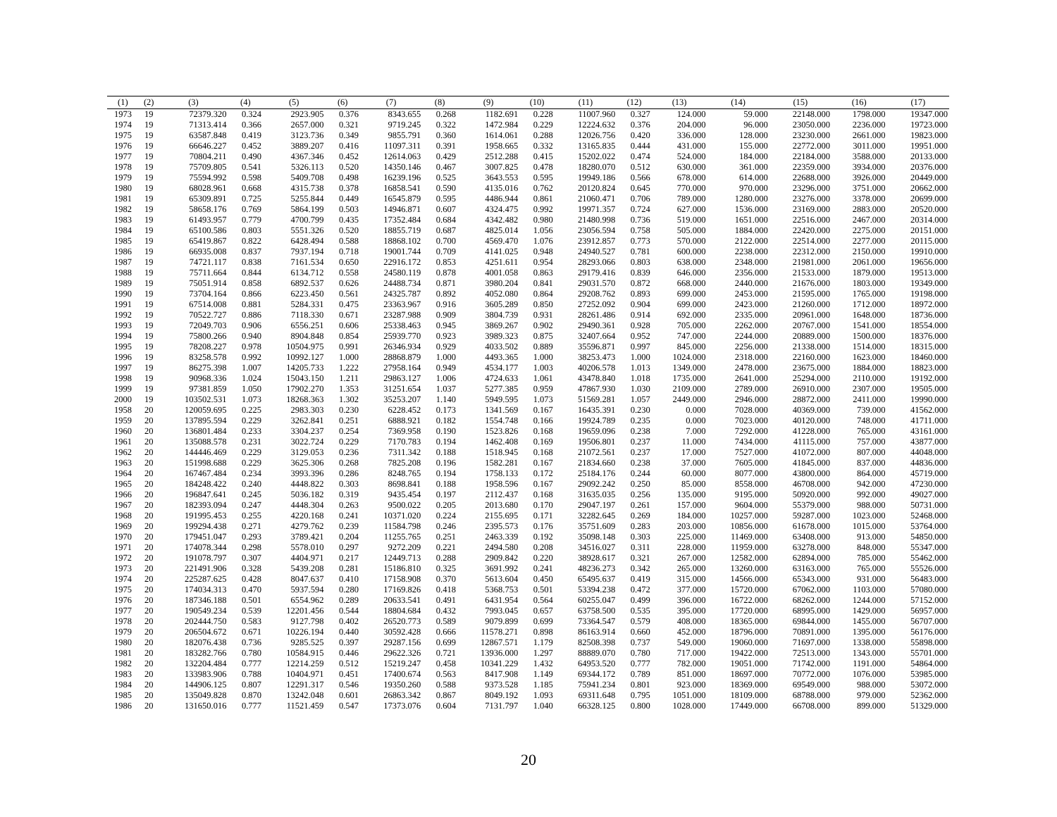| (1) | (2) | (3) | (4) | (5) | (6) | (7) | (8) | (9) | (10) | (11) | (12) | (13) | (14) | (15) | (16) | (17) |
| --- | --- | --- | --- | --- | --- | --- | --- | --- | --- | --- | --- | --- | --- | --- | --- | --- |
| 1973 | 19 | 72379.320 | 0.324 | 2923.905 | 0.376 | 8343.655 | 0.268 | 1182.691 | 0.228 | 11007.960 | 0.327 | 124.000 | 59.000 | 22148.000 | 1798.000 | 19347.000 |
| 1974 | 19 | 71313.414 | 0.366 | 2657.000 | 0.321 | 9719.245 | 0.322 | 1472.984 | 0.229 | 12224.632 | 0.376 | 204.000 | 96.000 | 23050.000 | 2236.000 | 19723.000 |
| 1975 | 19 | 63587.848 | 0.419 | 3123.736 | 0.349 | 9855.791 | 0.360 | 1614.061 | 0.288 | 12026.756 | 0.420 | 336.000 | 128.000 | 23230.000 | 2661.000 | 19823.000 |
| 1976 | 19 | 66646.227 | 0.452 | 3889.207 | 0.416 | 11097.311 | 0.391 | 1958.665 | 0.332 | 13165.835 | 0.444 | 431.000 | 155.000 | 22772.000 | 3011.000 | 19951.000 |
| 1977 | 19 | 70804.211 | 0.490 | 4367.346 | 0.452 | 12614.063 | 0.429 | 2512.288 | 0.415 | 15202.022 | 0.474 | 524.000 | 184.000 | 22184.000 | 3588.000 | 20133.000 |
| 1978 | 19 | 75709.805 | 0.541 | 5326.113 | 0.520 | 14350.146 | 0.467 | 3007.825 | 0.478 | 18280.070 | 0.512 | 630.000 | 361.000 | 22359.000 | 3934.000 | 20376.000 |
| 1979 | 19 | 75594.992 | 0.598 | 5409.708 | 0.498 | 16239.196 | 0.525 | 3643.553 | 0.595 | 19949.186 | 0.566 | 678.000 | 614.000 | 22688.000 | 3926.000 | 20449.000 |
| 1980 | 19 | 68028.961 | 0.668 | 4315.738 | 0.378 | 16858.541 | 0.590 | 4135.016 | 0.762 | 20120.824 | 0.645 | 770.000 | 970.000 | 23296.000 | 3751.000 | 20662.000 |
| 1981 | 19 | 65309.891 | 0.725 | 5255.844 | 0.449 | 16545.879 | 0.595 | 4486.944 | 0.861 | 21060.471 | 0.706 | 789.000 | 1280.000 | 23276.000 | 3378.000 | 20699.000 |
| 1982 | 19 | 58658.176 | 0.769 | 5864.199 | 0.503 | 14946.871 | 0.607 | 4324.475 | 0.992 | 19971.357 | 0.724 | 627.000 | 1536.000 | 23169.000 | 2883.000 | 20520.000 |
| 1983 | 19 | 61493.957 | 0.779 | 4700.799 | 0.435 | 17352.484 | 0.684 | 4342.482 | 0.980 | 21480.998 | 0.736 | 519.000 | 1651.000 | 22516.000 | 2467.000 | 20314.000 |
| 1984 | 19 | 65100.586 | 0.803 | 5551.326 | 0.520 | 18855.719 | 0.687 | 4825.014 | 1.056 | 23056.594 | 0.758 | 505.000 | 1884.000 | 22420.000 | 2275.000 | 20151.000 |
| 1985 | 19 | 65419.867 | 0.822 | 6428.494 | 0.588 | 18868.102 | 0.700 | 4569.470 | 1.076 | 23912.857 | 0.773 | 570.000 | 2122.000 | 22514.000 | 2277.000 | 20115.000 |
| 1986 | 19 | 66935.008 | 0.837 | 7937.194 | 0.718 | 19001.744 | 0.709 | 4141.025 | 0.948 | 24940.527 | 0.781 | 600.000 | 2238.000 | 22312.000 | 2150.000 | 19910.000 |
| 1987 | 19 | 74721.117 | 0.838 | 7161.534 | 0.650 | 22916.172 | 0.853 | 4251.611 | 0.954 | 28293.066 | 0.803 | 638.000 | 2348.000 | 21981.000 | 2061.000 | 19656.000 |
| 1988 | 19 | 75711.664 | 0.844 | 6134.712 | 0.558 | 24580.119 | 0.878 | 4001.058 | 0.863 | 29179.416 | 0.839 | 646.000 | 2356.000 | 21533.000 | 1879.000 | 19513.000 |
| 1989 | 19 | 75051.914 | 0.858 | 6892.537 | 0.626 | 24488.734 | 0.871 | 3980.204 | 0.841 | 29031.570 | 0.872 | 668.000 | 2440.000 | 21676.000 | 1803.000 | 19349.000 |
| 1990 | 19 | 73704.164 | 0.866 | 6223.450 | 0.561 | 24325.787 | 0.892 | 4052.080 | 0.864 | 29208.762 | 0.893 | 699.000 | 2453.000 | 21595.000 | 1765.000 | 19198.000 |
| 1991 | 19 | 67514.008 | 0.881 | 5284.331 | 0.475 | 23363.967 | 0.916 | 3605.289 | 0.850 | 27252.092 | 0.904 | 699.000 | 2423.000 | 21260.000 | 1712.000 | 18972.000 |
| 1992 | 19 | 70522.727 | 0.886 | 7118.330 | 0.671 | 23287.988 | 0.909 | 3804.739 | 0.931 | 28261.486 | 0.914 | 692.000 | 2335.000 | 20961.000 | 1648.000 | 18736.000 |
| 1993 | 19 | 72049.703 | 0.906 | 6556.251 | 0.606 | 25338.463 | 0.945 | 3869.267 | 0.902 | 29490.361 | 0.928 | 705.000 | 2262.000 | 20767.000 | 1541.000 | 18554.000 |
| 1994 | 19 | 75800.266 | 0.940 | 8904.848 | 0.854 | 25939.770 | 0.923 | 3989.323 | 0.875 | 32407.664 | 0.952 | 747.000 | 2244.000 | 20889.000 | 1500.000 | 18376.000 |
| 1995 | 19 | 78208.227 | 0.978 | 10504.975 | 0.991 | 26346.934 | 0.929 | 4033.502 | 0.889 | 35596.871 | 0.997 | 845.000 | 2256.000 | 21338.000 | 1514.000 | 18315.000 |
| 1996 | 19 | 83258.578 | 0.992 | 10992.127 | 1.000 | 28868.879 | 1.000 | 4493.365 | 1.000 | 38253.473 | 1.000 | 1024.000 | 2318.000 | 22160.000 | 1623.000 | 18460.000 |
| 1997 | 19 | 86275.398 | 1.007 | 14205.733 | 1.222 | 27958.164 | 0.949 | 4534.177 | 1.003 | 40206.578 | 1.013 | 1349.000 | 2478.000 | 23675.000 | 1884.000 | 18823.000 |
| 1998 | 19 | 90968.336 | 1.024 | 15043.150 | 1.211 | 29863.127 | 1.006 | 4724.633 | 1.061 | 43478.840 | 1.018 | 1735.000 | 2641.000 | 25294.000 | 2110.000 | 19192.000 |
| 1999 | 19 | 97381.859 | 1.050 | 17902.270 | 1.353 | 31251.654 | 1.037 | 5277.385 | 0.959 | 47867.930 | 1.030 | 2109.000 | 2789.000 | 26910.000 | 2307.000 | 19505.000 |
| 2000 | 19 | 103502.531 | 1.073 | 18268.363 | 1.302 | 35253.207 | 1.140 | 5949.595 | 1.073 | 51569.281 | 1.057 | 2449.000 | 2946.000 | 28872.000 | 2411.000 | 19990.000 |
| 1958 | 20 | 120059.695 | 0.225 | 2983.303 | 0.230 | 6228.452 | 0.173 | 1341.569 | 0.167 | 16435.391 | 0.230 | 0.000 | 7028.000 | 40369.000 | 739.000 | 41562.000 |
| 1959 | 20 | 137895.594 | 0.229 | 3262.841 | 0.251 | 6888.921 | 0.182 | 1554.748 | 0.166 | 19924.789 | 0.235 | 0.000 | 7023.000 | 40120.000 | 748.000 | 41711.000 |
| 1960 | 20 | 136801.484 | 0.233 | 3304.237 | 0.254 | 7369.958 | 0.190 | 1523.826 | 0.168 | 19659.096 | 0.238 | 7.000 | 7292.000 | 41228.000 | 765.000 | 43161.000 |
| 1961 | 20 | 135088.578 | 0.231 | 3022.724 | 0.229 | 7170.783 | 0.194 | 1462.408 | 0.169 | 19506.801 | 0.237 | 11.000 | 7434.000 | 41115.000 | 757.000 | 43877.000 |
| 1962 | 20 | 144446.469 | 0.229 | 3129.053 | 0.236 | 7311.342 | 0.188 | 1518.945 | 0.168 | 21072.561 | 0.237 | 17.000 | 7527.000 | 41072.000 | 807.000 | 44048.000 |
| 1963 | 20 | 151998.688 | 0.229 | 3625.306 | 0.268 | 7825.208 | 0.196 | 1582.281 | 0.167 | 21834.660 | 0.238 | 37.000 | 7605.000 | 41845.000 | 837.000 | 44836.000 |
| 1964 | 20 | 167467.484 | 0.234 | 3993.396 | 0.286 | 8248.765 | 0.194 | 1758.133 | 0.172 | 25184.176 | 0.244 | 60.000 | 8077.000 | 43800.000 | 864.000 | 45719.000 |
| 1965 | 20 | 184248.422 | 0.240 | 4448.822 | 0.303 | 8698.841 | 0.188 | 1958.596 | 0.167 | 29092.242 | 0.250 | 85.000 | 8558.000 | 46708.000 | 942.000 | 47230.000 |
| 1966 | 20 | 196847.641 | 0.245 | 5036.182 | 0.319 | 9435.454 | 0.197 | 2112.437 | 0.168 | 31635.035 | 0.256 | 135.000 | 9195.000 | 50920.000 | 992.000 | 49027.000 |
| 1967 | 20 | 182393.094 | 0.247 | 4448.304 | 0.263 | 9500.022 | 0.205 | 2013.680 | 0.170 | 29047.197 | 0.261 | 157.000 | 9604.000 | 55379.000 | 988.000 | 50731.000 |
| 1968 | 20 | 191995.453 | 0.255 | 4220.168 | 0.241 | 10371.020 | 0.224 | 2155.695 | 0.171 | 32282.645 | 0.269 | 184.000 | 10257.000 | 59287.000 | 1023.000 | 52468.000 |
| 1969 | 20 | 199294.438 | 0.271 | 4279.762 | 0.239 | 11584.798 | 0.246 | 2395.573 | 0.176 | 35751.609 | 0.283 | 203.000 | 10856.000 | 61678.000 | 1015.000 | 53764.000 |
| 1970 | 20 | 179451.047 | 0.293 | 3789.421 | 0.204 | 11255.765 | 0.251 | 2463.339 | 0.192 | 35098.148 | 0.303 | 225.000 | 11469.000 | 63408.000 | 913.000 | 54850.000 |
| 1971 | 20 | 174078.344 | 0.298 | 5578.010 | 0.297 | 9272.209 | 0.221 | 2494.580 | 0.208 | 34516.027 | 0.311 | 228.000 | 11959.000 | 63278.000 | 848.000 | 55347.000 |
| 1972 | 20 | 191078.797 | 0.307 | 4404.971 | 0.217 | 12449.713 | 0.288 | 2909.842 | 0.220 | 38928.617 | 0.321 | 267.000 | 12582.000 | 62894.000 | 785.000 | 55462.000 |
| 1973 | 20 | 221491.906 | 0.328 | 5439.208 | 0.281 | 15186.810 | 0.325 | 3691.992 | 0.241 | 48236.273 | 0.342 | 265.000 | 13260.000 | 63163.000 | 765.000 | 55526.000 |
| 1974 | 20 | 225287.625 | 0.428 | 8047.637 | 0.410 | 17158.908 | 0.370 | 5613.604 | 0.450 | 65495.637 | 0.419 | 315.000 | 14566.000 | 65343.000 | 931.000 | 56483.000 |
| 1975 | 20 | 174034.313 | 0.470 | 5937.594 | 0.280 | 17169.826 | 0.418 | 5368.753 | 0.501 | 53394.238 | 0.472 | 377.000 | 15720.000 | 67062.000 | 1103.000 | 57080.000 |
| 1976 | 20 | 187346.188 | 0.501 | 6554.962 | 0.289 | 20633.541 | 0.491 | 6431.954 | 0.564 | 60255.047 | 0.499 | 396.000 | 16722.000 | 68262.000 | 1244.000 | 57152.000 |
| 1977 | 20 | 190549.234 | 0.539 | 12201.456 | 0.544 | 18804.684 | 0.432 | 7993.045 | 0.657 | 63758.500 | 0.535 | 395.000 | 17720.000 | 68995.000 | 1429.000 | 56957.000 |
| 1978 | 20 | 202444.750 | 0.583 | 9127.798 | 0.402 | 26520.773 | 0.589 | 9079.899 | 0.699 | 73364.547 | 0.579 | 408.000 | 18365.000 | 69844.000 | 1455.000 | 56707.000 |
| 1979 | 20 | 206504.672 | 0.671 | 10226.194 | 0.440 | 30592.428 | 0.666 | 11578.271 | 0.898 | 86163.914 | 0.660 | 452.000 | 18796.000 | 70891.000 | 1395.000 | 56176.000 |
| 1980 | 20 | 182076.438 | 0.736 | 9285.525 | 0.397 | 29287.156 | 0.699 | 12867.571 | 1.179 | 82508.398 | 0.737 | 549.000 | 19060.000 | 71697.000 | 1338.000 | 55898.000 |
| 1981 | 20 | 183282.766 | 0.780 | 10584.915 | 0.446 | 29622.326 | 0.721 | 13936.000 | 1.297 | 88889.070 | 0.780 | 717.000 | 19422.000 | 72513.000 | 1343.000 | 55701.000 |
| 1982 | 20 | 132204.484 | 0.777 | 12214.259 | 0.512 | 15219.247 | 0.458 | 10341.229 | 1.432 | 64953.520 | 0.777 | 782.000 | 19051.000 | 71742.000 | 1191.000 | 54864.000 |
| 1983 | 20 | 133983.906 | 0.788 | 10404.971 | 0.451 | 17400.674 | 0.563 | 8417.908 | 1.149 | 69344.172 | 0.789 | 851.000 | 18697.000 | 70772.000 | 1076.000 | 53985.000 |
| 1984 | 20 | 144906.125 | 0.807 | 12291.317 | 0.546 | 19350.260 | 0.588 | 9373.528 | 1.185 | 75941.234 | 0.801 | 923.000 | 18369.000 | 69549.000 | 988.000 | 53072.000 |
| 1985 | 20 | 135049.828 | 0.870 | 13242.048 | 0.601 | 26863.342 | 0.867 | 8049.192 | 1.093 | 69311.648 | 0.795 | 1051.000 | 18109.000 | 68788.000 | 979.000 | 52362.000 |
| 1986 | 20 | 131650.016 | 0.777 | 11521.459 | 0.547 | 17373.076 | 0.604 | 7131.797 | 1.040 | 66328.125 | 0.800 | 1028.000 | 17449.000 | 66708.000 | 899.000 | 51329.000 |
20